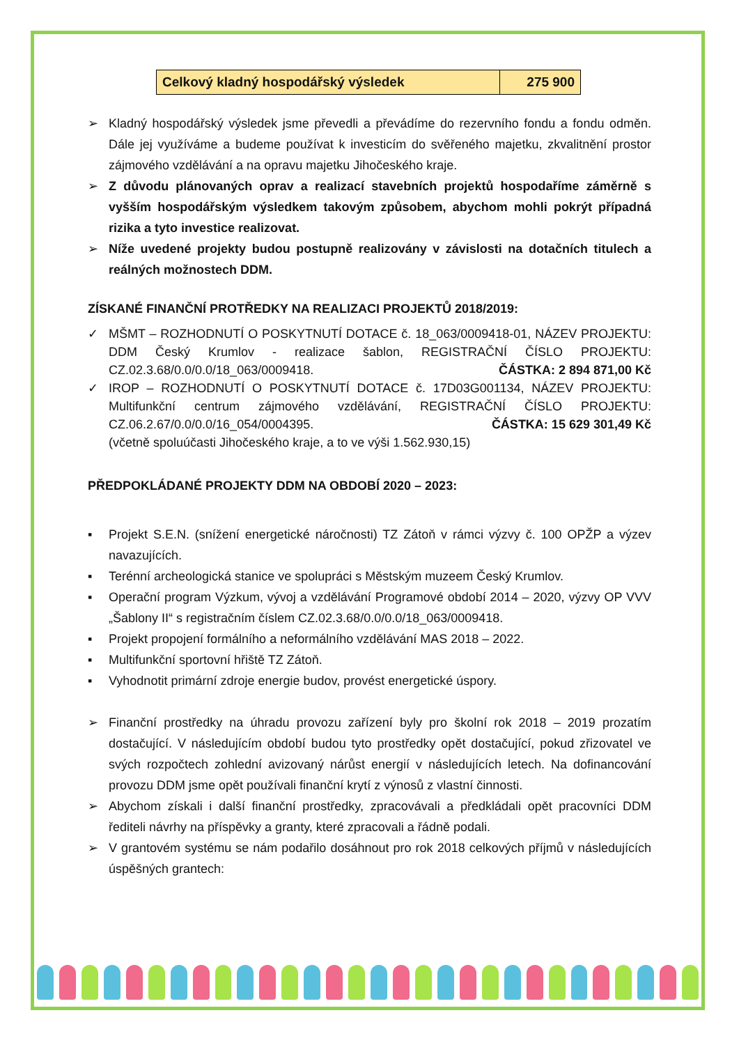| Celkový kladný hospodářský výsledek | 275 900 |
➢ Kladný hospodářský výsledek jsme převedli a převádíme do rezervního fondu a fondu odměn. Dále jej využíváme a budeme používat k investicím do svěřeného majetku, zkvalitnění prostor zájmového vzdělávání a na opravu majetku Jihočeského kraje.
➢ Z důvodu plánovaných oprav a realizací stavebních projektů hospodaříme záměrně s vyšším hospodářským výsledkem takovým způsobem, abychom mohli pokrýt případná rizika a tyto investice realizovat.
➢ Níže uvedené projekty budou postupně realizovány v závislosti na dotačních titulech a reálných možnostech DDM.
ZÍSKANÉ FINANČNÍ PROTŘEDKY NA REALIZACI PROJEKTŮ 2018/2019:
✓ MŠMT – ROZHODNUTÍ O POSKYTNUTÍ DOTACE č. 18_063/0009418-01, NÁZEV PROJEKTU: DDM Český Krumlov - realizace šablon, REGISTRAČNÍ ČÍSLO PROJEKTU: CZ.02.3.68/0.0/0.0/18_063/0009418. ČÁSTKA: 2 894 871,00 Kč
✓ IROP – ROZHODNUTÍ O POSKYTNUTÍ DOTACE č. 17D03G001134, NÁZEV PROJEKTU: Multifunkční centrum zájmového vzdělávání, REGISTRAČNÍ ČÍSLO PROJEKTU: CZ.06.2.67/0.0/0.0/16_054/0004395. ČÁSTKA: 15 629 301,49 Kč
(včetně spoluúčasti Jihočeského kraje, a to ve výši 1.562.930,15)
PŘEDPOKLÁDANÉ PROJEKTY DDM NA OBDOBÍ 2020 – 2023:
▪ Projekt S.E.N. (snížení energetické náročnosti) TZ Zátoň v rámci výzvy č. 100 OPŽP a výzev navazujících.
▪ Terénní archeologická stanice ve spolupráci s Městským muzeem Český Krumlov.
▪ Operační program Výzkum, vývoj a vzdělávání Programové období 2014 – 2020, výzvy OP VVV „Šablony II“ s registračním číslem CZ.02.3.68/0.0/0.0/18_063/0009418.
▪ Projekt propojení formálního a neformálního vzdělávání MAS 2018 – 2022.
▪ Multifunkční sportovní hřiště TZ Zátoň.
▪ Vyhodnotit primární zdroje energie budov, provést energetické úspory.
➢ Finanční prostředky na úhradu provozu zařízení byly pro školní rok 2018 – 2019 prozatím dostačující. V následujícím období budou tyto prostředky opět dostačující, pokud zřizovatel ve svých rozpočtech zohlední avizovaný nárůst energií v následujících letech. Na dofinancování provozu DDM jsme opět používali finanční krytí z výnosů z vlastní činnosti.
➢ Abychom získali i další finanční prostředky, zpracovávali a předkládali opět pracovníci DDM řediteli návrhy na příspěvky a granty, které zpracovali a řádně podali.
➢ V grantovém systému se nám podařilo dosáhnout pro rok 2018 celkových příjmů v následujících úspěšných grantech: